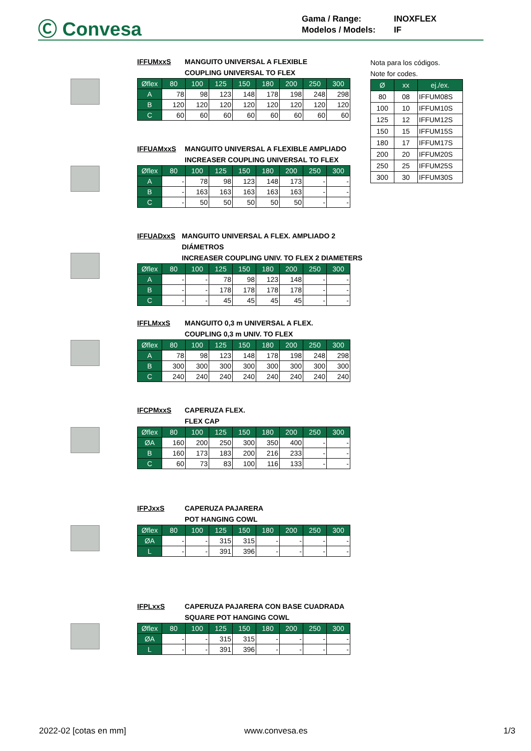Ⓒ Convesa
Gama / Range: INOXFLEX
Modelos / Models: IF
IFFUMxxS MANGUITO UNIVERSAL A FLEXIBLE
COUPLING UNIVERSAL TO FLEX
| Øflex | 80 | 100 | 125 | 150 | 180 | 200 | 250 | 300 |
| --- | --- | --- | --- | --- | --- | --- | --- | --- |
| A | 78 | 98 | 123 | 148 | 178 | 198 | 248 | 298 |
| B | 120 | 120 | 120 | 120 | 120 | 120 | 120 | 120 |
| C | 60 | 60 | 60 | 60 | 60 | 60 | 60 | 60 |
IFFUAMxxS MANGUITO UNIVERSAL A FLEXIBLE AMPLIADO
INCREASER COUPLING UNIVERSAL TO FLEX
| Øflex | 80 | 100 | 125 | 150 | 180 | 200 | 250 | 300 |
| --- | --- | --- | --- | --- | --- | --- | --- | --- |
| A | - | 78 | 98 | 123 | 148 | 173 | - | - |
| B | - | 163 | 163 | 163 | 163 | 163 | - | - |
| C | - | 50 | 50 | 50 | 50 | 50 | - | - |
IFFUADxxS MANGUITO UNIVERSAL A FLEX. AMPLIADO 2 DIÁMETROS
INCREASER COUPLING UNIV. TO FLEX 2 DIAMETERS
| Øflex | 80 | 100 | 125 | 150 | 180 | 200 | 250 | 300 |
| --- | --- | --- | --- | --- | --- | --- | --- | --- |
| A | - | - | 78 | 98 | 123 | 148 | - | - |
| B | - | - | 178 | 178 | 178 | 178 | - | - |
| C | - | - | 45 | 45 | 45 | 45 | - | - |
IFFLMxxS MANGUITO 0,3 m UNIVERSAL A FLEX.
COUPLING 0,3 m UNIV. TO FLEX
| Øflex | 80 | 100 | 125 | 150 | 180 | 200 | 250 | 300 |
| --- | --- | --- | --- | --- | --- | --- | --- | --- |
| A | 78 | 98 | 123 | 148 | 178 | 198 | 248 | 298 |
| B | 300 | 300 | 300 | 300 | 300 | 300 | 300 | 300 |
| C | 240 | 240 | 240 | 240 | 240 | 240 | 240 | 240 |
IFCPMxxS CAPERUZA FLEX.
FLEX CAP
| Øflex | 80 | 100 | 125 | 150 | 180 | 200 | 250 | 300 |
| --- | --- | --- | --- | --- | --- | --- | --- | --- |
| ØA | 160 | 200 | 250 | 300 | 350 | 400 | - | - |
| B | 160 | 173 | 183 | 200 | 216 | 233 | - | - |
| C | 60 | 73 | 83 | 100 | 116 | 133 | - | - |
IFPJxxS CAPERUZA PAJARERA
POT HANGING COWL
| Øflex | 80 | 100 | 125 | 150 | 180 | 200 | 250 | 300 |
| --- | --- | --- | --- | --- | --- | --- | --- | --- |
| ØA | - | - | 315 | 315 | - | - | - | - |
| L | - | - | 391 | 396 | - | - | - | - |
IFPLxxS CAPERUZA PAJARERA CON BASE CUADRADA
SQUARE POT HANGING COWL
| Øflex | 80 | 100 | 125 | 150 | 180 | 200 | 250 | 300 |
| --- | --- | --- | --- | --- | --- | --- | --- | --- |
| ØA | - | - | 315 | 315 | - | - | - | - |
| L | - | - | 391 | 396 | - | - | - | - |
Nota para los códigos.
Note for codes.
| Ø | xx | ej./ex. |
| --- | --- | --- |
| 80 | 08 | IFFUM08S |
| 100 | 10 | IFFUM10S |
| 125 | 12 | IFFUM12S |
| 150 | 15 | IFFUM15S |
| 180 | 17 | IFFUM17S |
| 200 | 20 | IFFUM20S |
| 250 | 25 | IFFUM25S |
| 300 | 30 | IFFUM30S |
2022-02 [cotas en mm] www.convesa.es 1/3